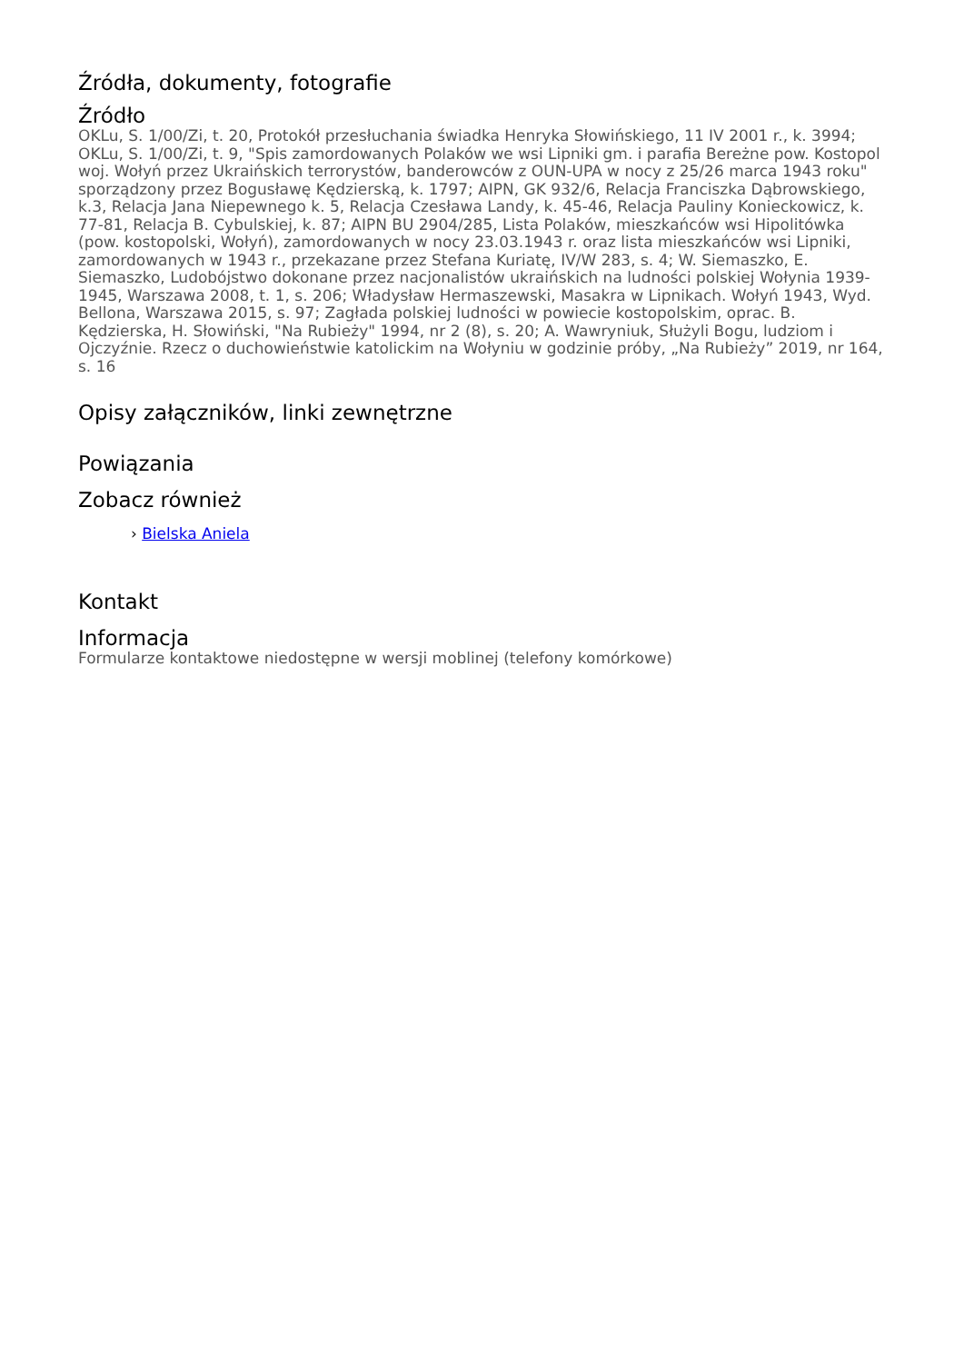Źródła, dokumenty, fotografie
Źródło
OKLu, S. 1/00/Zi, t. 20, Protokół przesłuchania świadka Henryka Słowińskiego, 11 IV 2001 r., k. 3994; OKLu, S. 1/00/Zi, t. 9, "Spis zamordowanych Polaków we wsi Lipniki gm. i parafia Bereżne pow. Kostopol woj. Wołyń przez Ukraińskich terrorystów, banderowców z OUN-UPA w nocy z 25/26 marca 1943 roku" sporządzony przez Bogusławę Kędzierską, k. 1797; AIPN, GK 932/6, Relacja Franciszka Dąbrowskiego, k.3, Relacja Jana Niepewnego k. 5, Relacja Czesława Landy, k. 45-46, Relacja Pauliny Konieckowicz, k. 77-81, Relacja B. Cybulskiej, k. 87; AIPN BU 2904/285, Lista Polaków, mieszkańców wsi Hipolitówka (pow. kostopolski, Wołyń), zamordowanych w nocy 23.03.1943 r. oraz lista mieszkańców wsi Lipniki, zamordowanych w 1943 r., przekazane przez Stefana Kuriatę, IV/W 283, s. 4; W. Siemaszko, E. Siemaszko, Ludobójstwo dokonane przez nacjonalistów ukraińskich na ludności polskiej Wołynia 1939-1945, Warszawa 2008, t. 1, s. 206; Władysław Hermaszewski, Masakra w Lipnikach. Wołyń 1943, Wyd. Bellona, Warszawa 2015, s. 97; Zagłada polskiej ludności w powiecie kostopolskim, oprac. B. Kędzierska, H. Słowiński, "Na Rubieży" 1994, nr 2 (8), s. 20; A. Wawryniuk, Służyli Bogu, ludziom i Ojczyźnie. Rzecz o duchowieństwie katolickim na Wołyniu w godzinie próby, „Na Rubieży” 2019, nr 164, s. 16
Opisy załączników, linki zewnętrzne
Powiązania
Zobacz również
› Bielska Aniela
Kontakt
Informacja
Formularze kontaktowe niedostępne w wersji moblinej (telefony komórkowe)